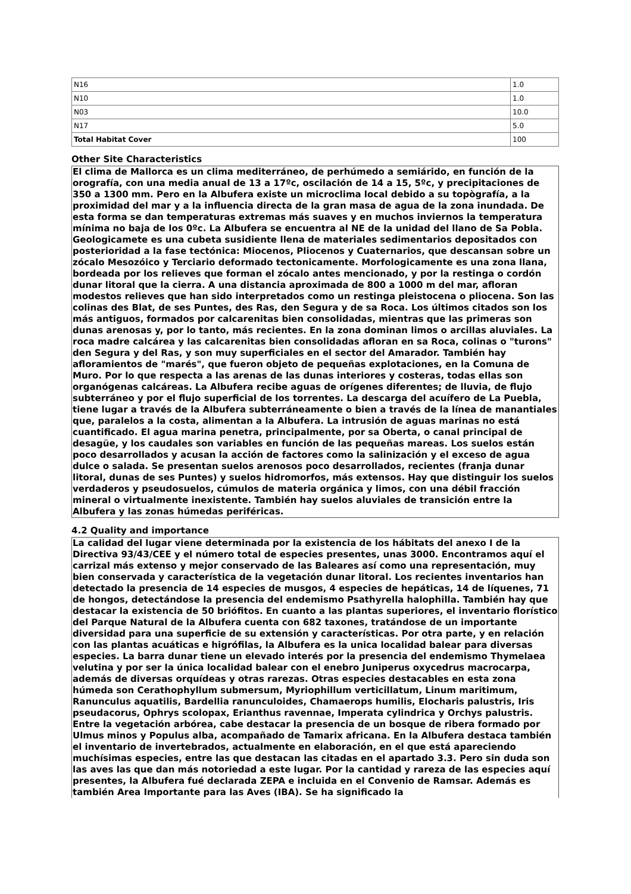| N16 | 1.0 |
| N10 | 1.0 |
| N03 | 10.0 |
| N17 | 5.0 |
| Total Habitat Cover | 100 |
Other Site Characteristics
El clima de Mallorca es un clima mediterráneo, de perhúmedo a semiárido, en función de la orografía, con una media anual de 13 a 17ºc, oscilación de 14 a 15, 5ºc, y precipitaciones de 350 a 1300 mm. Pero en la Albufera existe un microclima local debido a su topògrafía, a la proximidad del mar y a la influencia directa de la gran masa de agua de la zona inundada. De esta forma se dan temperaturas extremas más suaves y en muchos inviernos la temperatura mínima no baja de los 0ºc. La Albufera se encuentra al NE de la unidad del llano de Sa Pobla. Geologicamete es una cubeta susidiente llena de materiales sedimentarios depositados con posterioridad a la fase tectónica: Miocenos, Pliocenos y Cuaternarios, que descansan sobre un zócalo Mesozóico y Terciario deformado tectonicamente. Morfologicamente es una zona llana, bordeada por los relieves que forman el zócalo antes mencionado, y por la restinga o cordón dunar litoral que la cierra. A una distancia aproximada de 800 a 1000 m del mar, afloran modestos relieves que han sido interpretados como un restinga pleistocena o pliocena. Son las colinas des Blat, de ses Puntes, des Ras, den Segura y de sa Roca. Los últimos citados son los más antiguos, formados por calcarenitas bien consolidadas, mientras que las primeras son dunas arenosas y, por lo tanto, más recientes. En la zona dominan limos o arcillas aluviales. La roca madre calcárea y las calcarenitas bien consolidadas afloran en sa Roca, colinas o "turons" den Segura y del Ras, y son muy superficiales en el sector del Amarador. También hay afloramientos de "marés", que fueron objeto de pequeñas explotaciones, en la Comuna de Muro. Por lo que respecta a las arenas de las dunas interiores y costeras, todas ellas son organógenas calcáreas. La Albufera recibe aguas de orígenes diferentes; de lluvia, de flujo subterráneo y por el flujo superficial de los torrentes. La descarga del acuífero de La Puebla, tiene lugar a través de la Albufera subterráneamente o bien a través de la línea de manantiales que, paralelos a la costa, alimentan a la Albufera. La intrusión de aguas marinas no está cuantificado. El agua marina penetra, principalmente, por sa Oberta, o canal principal de desagüe, y los caudales son variables en función de las pequeñas mareas. Los suelos están poco desarrollados y acusan la acción de factores como la salinización y el exceso de agua dulce o salada. Se presentan suelos arenosos poco desarrollados, recientes (franja dunar litoral, dunas de ses Puntes) y suelos hidromorfos, más extensos. Hay que distinguir los suelos verdaderos y pseudosuelos, cúmulos de materia orgánica y limos, con una débil fracción mineral o virtualmente inexistente. También hay suelos aluviales de transición entre la Albufera y las zonas húmedas periféricas.
4.2 Quality and importance
La calidad del lugar viene determinada por la existencia de los hábitats del anexo I de la Directiva 93/43/CEE y el número total de especies presentes, unas 3000. Encontramos aquí el carrizal más extenso y mejor conservado de las Baleares así como una representación, muy bien conservada y característica de la vegetación dunar litoral. Los recientes inventarios han detectado la presencia de 14 especies de musgos, 4 especies de hepáticas, 14 de líquenes, 71 de hongos, detectándose la presencia del endemismo Psathyrella halophilla. También hay que destacar la existencia de 50 briófitos. En cuanto a las plantas superiores, el inventario florístico del Parque Natural de la Albufera cuenta con 682 taxones, tratándose de un importante diversidad para una superficie de su extensión y características. Por otra parte, y en relación con las plantas acuáticas e higrófilas, la Albufera es la unica localidad balear para diversas especies. La barra dunar tiene un elevado interés por la presencia del endemismo Thymelaea velutina y por ser la única localidad balear con el enebro Juniperus oxycedrus macrocarpa, además de diversas orquídeas y otras rarezas. Otras especies destacables en esta zona húmeda son Cerathophyllum submersum, Myriophillum verticillatum, Linum maritimum, Ranunculus aquatilis, Bardellia ranunculoides, Chamaerops humilis, Elocharis palustris, Iris pseudacorus, Ophrys scolopax, Erianthus ravennae, Imperata cylindrica y Orchys palustris. Entre la vegetación arbórea, cabe destacar la presencia de un bosque de ribera formado por Ulmus minos y Populus alba, acompañado de Tamarix africana. En la Albufera destaca también el inventario de invertebrados, actualmente en elaboración, en el que está apareciendo muchísimas especies, entre las que destacan las citadas en el apartado 3.3. Pero sin duda son las aves las que dan más notoriedad a este lugar. Por la cantidad y rareza de las especies aquí presentes, la Albufera fué declarada ZEPA e incluida en el Convenio de Ramsar. Además es también Area Importante para las Aves (IBA). Se ha significado la